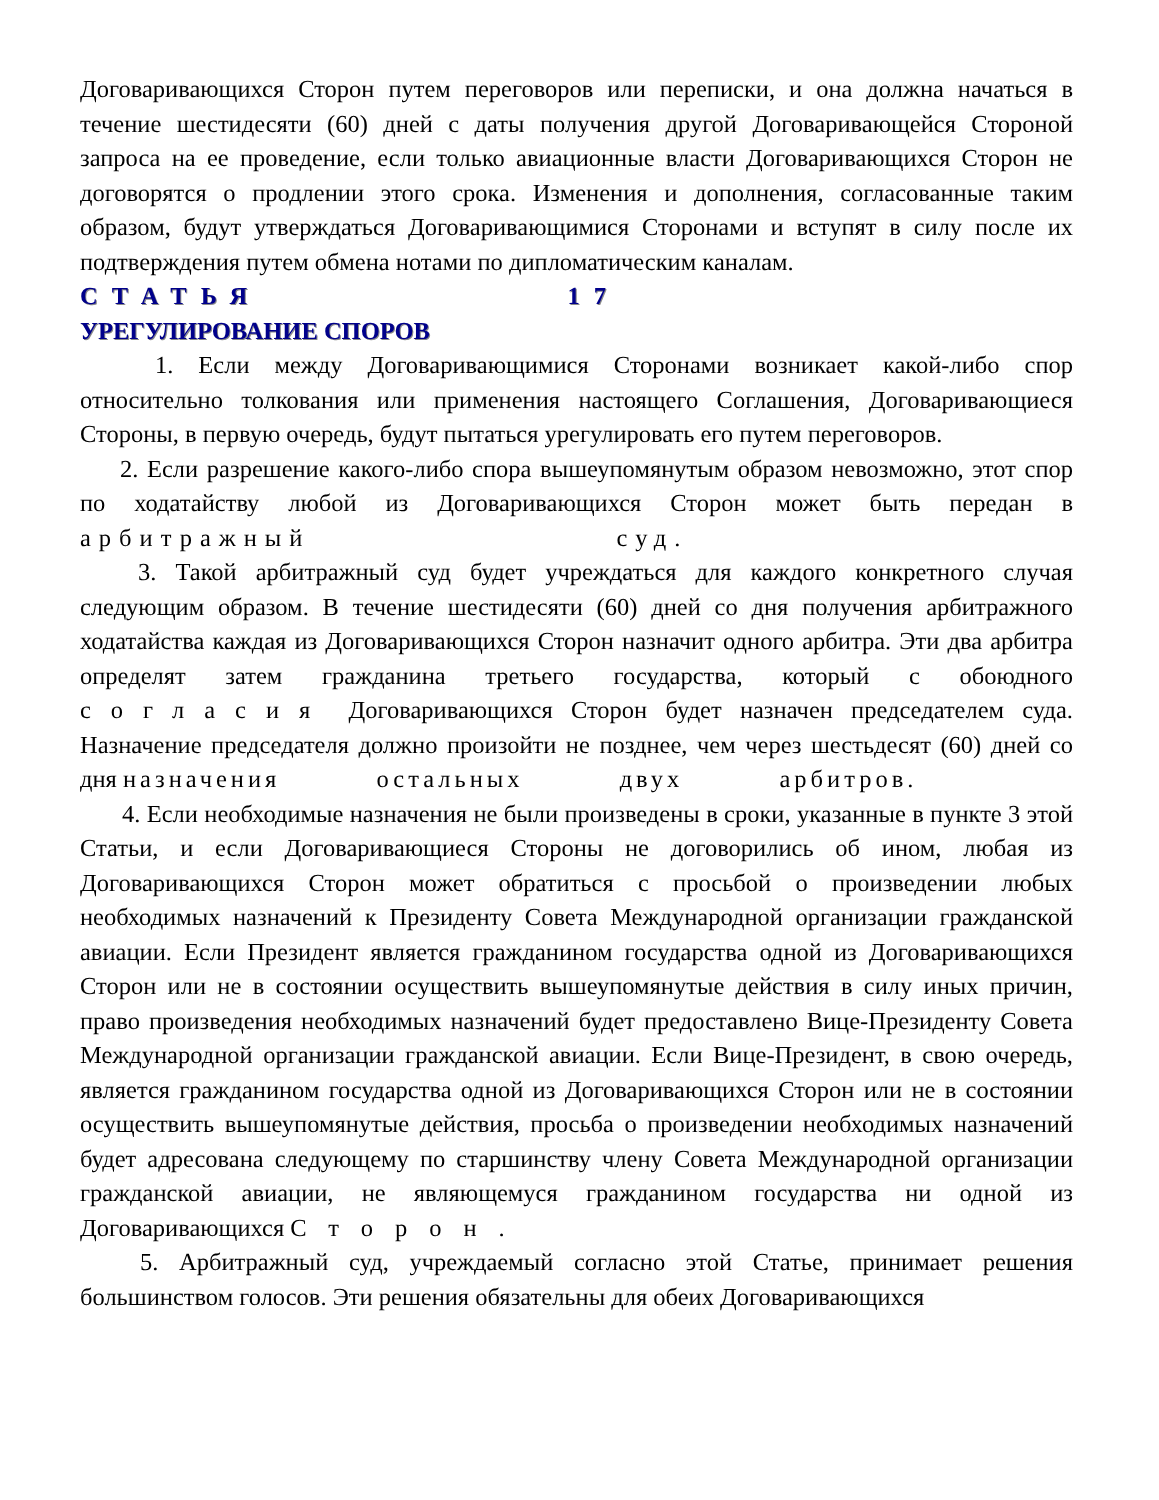Договаривающихся Сторон путем переговоров или переписки, и она должна начаться в течение шестидесяти (60) дней с даты получения другой Договаривающейся Стороной запроса на ее проведение, если только авиационные власти Договаривающихся Сторон не договорятся о продлении этого срока. Изменения и дополнения, согласованные таким образом, будут утверждаться Договаривающимися Сторонами и вступят в силу после их подтверждения путем обмена нотами по дипломатическим каналам.
СТАТЬЯ 17
УРЕГУЛИРОВАНИЕ СПОРОВ
1. Если между Договаривающимися Сторонами возникает какой-либо спор относительно толкования или применения настоящего Соглашения, Договаривающиеся Стороны, в первую очередь, будут пытаться урегулировать его путем переговоров.
2. Если разрешение какого-либо спора вышеупомянутым образом невозможно, этот спор по ходатайству любой из Договаривающихся Сторон может быть передан в арбитражный суд.
3. Такой арбитражный суд будет учреждаться для каждого конкретного случая следующим образом. В течение шестидесяти (60) дней со дня получения арбитражного ходатайства каждая из Договаривающихся Сторон назначит одного арбитра. Эти два арбитра определят затем гражданина третьего государства, который с обоюдного согласия Договаривающихся Сторон будет назначен председателем суда. Назначение председателя должно произойти не позднее, чем через шестьдесят (60) дней со дня назначения остальных двух арбитров.
4. Если необходимые назначения не были произведены в сроки, указанные в пункте 3 этой Статьи, и если Договаривающиеся Стороны не договорились об ином, любая из Договаривающихся Сторон может обратиться с просьбой о произведении любых необходимых назначений к Президенту Совета Международной организации гражданской авиации. Если Президент является гражданином государства одной из Договаривающихся Сторон или не в состоянии осуществить вышеупомянутые действия в силу иных причин, право произведения необходимых назначений будет предоставлено Вице-Президенту Совета Международной организации гражданской авиации. Если Вице-Президент, в свою очередь, является гражданином государства одной из Договаривающихся Сторон или не в состоянии осуществить вышеупомянутые действия, просьба о произведении необходимых назначений будет адресована следующему по старшинству члену Совета Международной организации гражданской авиации, не являющемуся гражданином государства ни одной из Договаривающихся Сторон.
5. Арбитражный суд, учреждаемый согласно этой Статье, принимает решения большинством голосов. Эти решения обязательны для обеих Договаривающихся